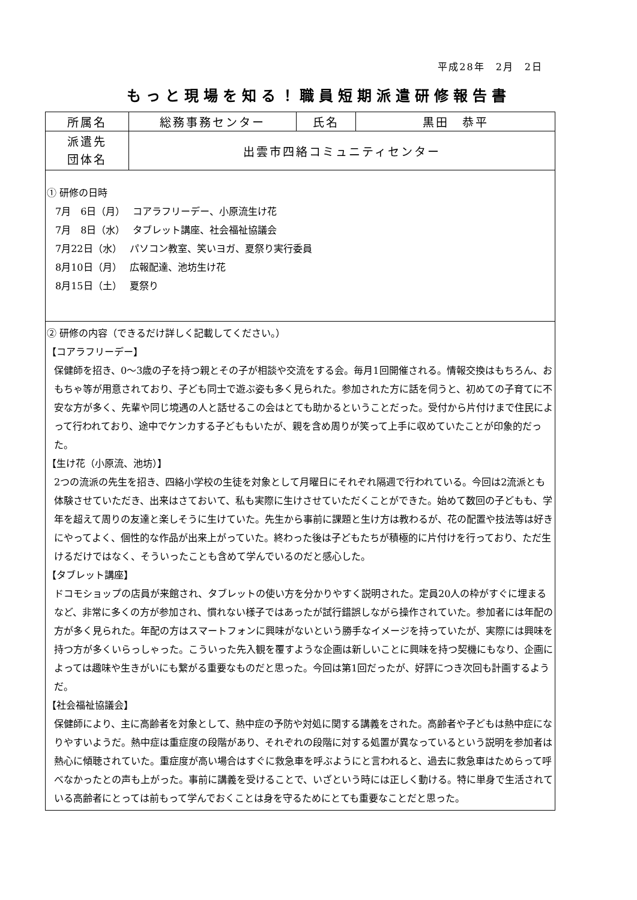平成28年　2月　2日
もっと現場を知る！職員短期派遣研修報告書
| 所属名 | 総務事務センター | 氏名 | 黒田 恭平 |
| 派遣先 団体名 | 出雲市四絡コミュニティセンター | | |
| ① 研修の日時 7月 6日（月） コアラフリーデー、小原流生け花 7月 8日（水） タブレット講座、社会福祉協議会 7月22日（水） パソコン教室、笑いヨガ、夏祭り実行委員 8月10日（月） 広報配達、池坊生け花 8月15日（土） 夏祭り | | | |
| ② 研修の内容（できるだけ詳しく記載してください。） 【コアラフリーデー】 保健師を招き、0～3歳の子を持つ親とその子が相談や交流をする会。毎月1回開催される。情報交換はもちろん、おもちゃ等が用意されており、子ども同士で遊ぶ姿も多く見られた。参加された方に話を伺うと、初めての子育てに不安な方が多く、先輩や同じ境遇の人と話せるこの会はとても助かるということだった。受付から片付けまで住民によって行われており、途中でケンカする子どももいたが、親を含め周りが笑って上手に収めていたことが印象的だった。 【生け花（小原流、池坊）】 2つの流派の先生を招き、四絡小学校の生徒を対象として月曜日にそれぞれ隔週で行われている。今回は2流派とも体験させていただき、出来はさておいて、私も実際に生けさせていただくことができた。始めて数回の子どもも、学年を超えて周りの友達と楽しそうに生けていた。先生から事前に課題と生け方は教わるが、花の配置や技法等は好きにやってよく、個性的な作品が出来上がっていた。終わった後は子どもたちが積極的に片付けを行っており、ただ生けるだけではなく、そういったことも含めて学んでいるのだと感心した。 【タブレット講座】 ドコモショップの店員が来館され、タブレットの使い方を分かりやすく説明された。定員20人の枠がすぐに埋まるなど、非常に多くの方が参加され、慣れない様子ではあったが試行錯誤しながら操作されていた。参加者には年配の方が多く見られた。年配の方はスマートフォンに興味がないという勝手なイメージを持っていたが、実際には興味を持つ方が多くいらっしゃった。こういった先入観を覆すような企画は新しいことに興味を持つ契機にもなり、企画によっては趣味や生きがいにも繋がる重要なものだと思った。今回は第1回だったが、好評につき次回も計画するようだ。 【社会福祉協議会】 保健師により、主に高齢者を対象として、熱中症の予防や対処に関する講義をされた。高齢者や子どもは熱中症になりやすいようだ。熱中症は重症度の段階があり、それぞれの段階に対する処置が異なっているという説明を参加者は熱心に傾聴されていた。重症度が高い場合はすぐに救急車を呼ぶようにと言われると、過去に救急車はためらって呼べなかったとの声も上がった。事前に講義を受けることで、いざという時には正しく動ける。特に単身で生活されている高齢者にとっては前もって学んでおくことは身を守るためにとても重要なことだと思った。 | | | |